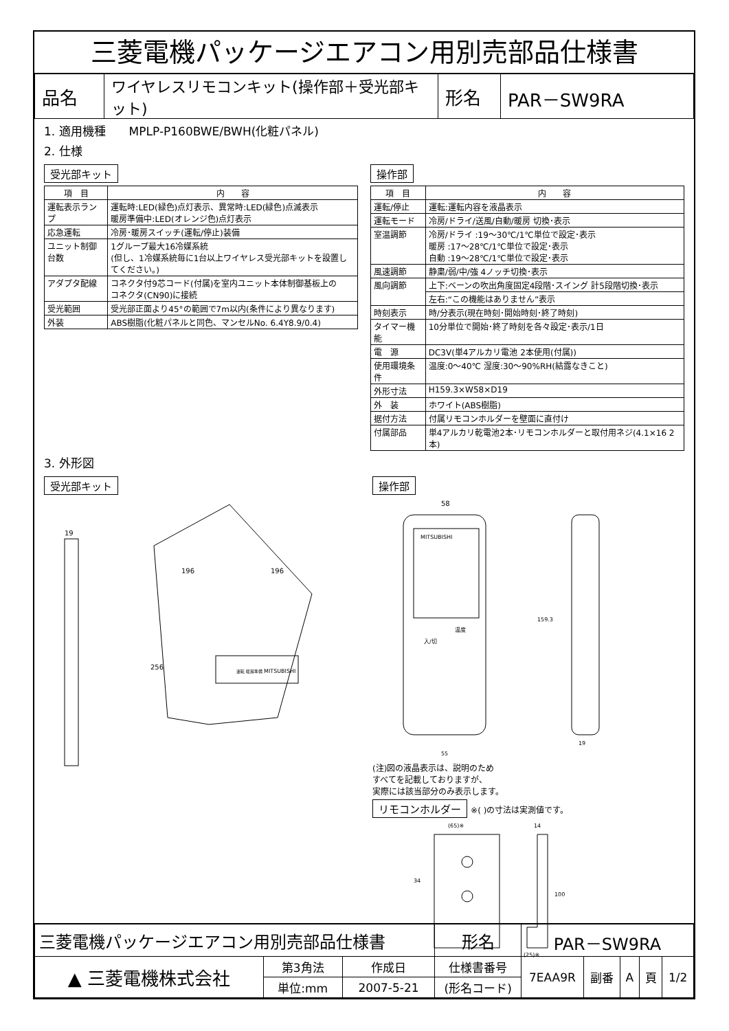三菱電機パッケージエアコン用別売部品仕様書
| 品名 | ワイヤレスリモコンキット(操作部＋受光部キット) | 形名 | PAR－SW9RA |
1. 適用機種　　MPLP-P160BWE/BWH(化粧パネル)
2. 仕様
受光部キット
| 項 目 | 内 容 |
| --- | --- |
| 運転表示ランプ | 運転時:LED(緑色)点灯表示、異常時:LED(緑色)点滅表示 暖房準備中:LED(オレンジ色)点灯表示 |
| 応急運転 | 冷房･暖房スイッチ(運転/停止)装備 |
| ユニット制御台数 | 1グループ最大16冷媒系統 (但し、1冷媒系統毎に1台以上ワイヤレス受光部キットを設置してください。) |
| アダプタ配線 | コネクタ付9芯コード(付属)を室内ユニット本体制御基板上の コネクタ(CN90)に接続 |
| 受光範囲 | 受光部正面より45°の範囲で7m以内(条件により異なります) |
| 外装 | ABS樹脂(化粧パネルと同色、マンセルNo. 6.4Y8.9/0.4) |
操作部
| 項 目 | 内 容 |
| --- | --- |
| 運転/停止 | 運転:運転内容を液晶表示 |
| 運転モード | 冷房/ドライ/送風/自動/暖房 切換･表示 |
| 室温調節 | 冷房/ドライ :19～30℃/1℃単位で設定･表示 暖房 :17～28℃/1℃単位で設定･表示 自動 :19～28℃/1℃単位で設定･表示 |
| 風速調節 | 静粛/弱/中/強 4ノッチ切換･表示 |
| 風向調節 | 上下:ベーンの吹出角度固定4段階･スイング 計5段階切換･表示 |
| | 左右:“この機能はありません”表示 |
| 時刻表示 | 時/分表示(現在時刻･開始時刻･終了時刻) |
| タイマー機能 | 10分単位で開始･終了時刻を各々設定･表示/1日 |
| 電 源 | DC3V(単4アルカリ電池 2本使用(付属)) |
| 使用環境条件 | 温度:0～40℃ 湿度:30～90%RH(結露なきこと) |
| 外形寸法 | H159.3×W58×D19 |
| 外 装 | ホワイト(ABS樹脂) |
| 据付方法 | 付属リモコンホルダーを壁面に直付け |
| 付属部品 | 単4アルカリ乾電池2本･リモコンホルダーと取付用ネジ(4.1×16 2本) |
3. 外形図
受光部キット
19
256
196
196
MITSUBISHI
運転 暖房準備
操作部
58
MITSUBISHI
温度
入/切
159.3
19
55
(注)図の液晶表示は、説明のため
すべてを記載しておりますが、
実際には該当部分のみ表示します。
リモコンホルダー
※( )の寸法は実測値です。
(65)※
34
14
100
(25)※
| 三菱電機パッケージエアコン用別売部品仕様書 | | | 形名 | PAR－SW9RA | | | | |
| ▲ 三菱電機株式会社 | 第3角法 | 作成日 | 仕様書番号 | 7EAA9R | 副番 | A | 頁 | 1/2 |
| | 単位:mm | 2007-5-21 | (形名コード) | | | | | |